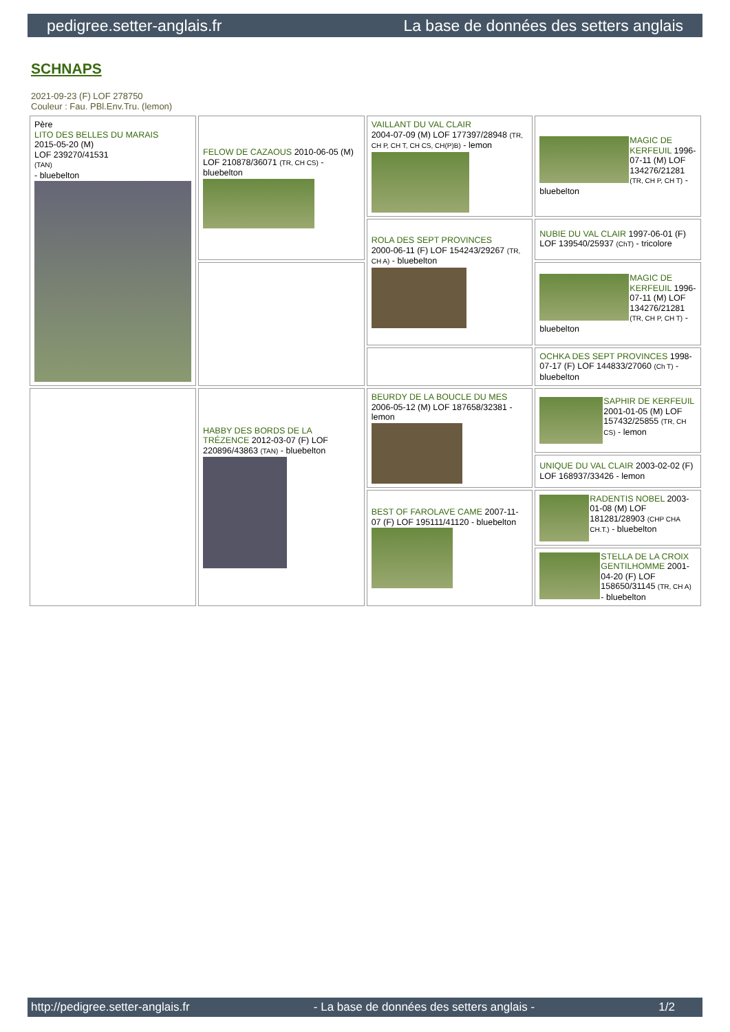pedigree.setter-anglais.fr La base de données des setters anglais
SCHNAPS
2021-09-23 (F) LOF 278750
Couleur : Fau. PBl.Env.Tru. (lemon)
| Père LITO DES BELLES DU MARAIS 2015-05-20 (M) LOF 239270/41531 (TAN) - bluebelton | FELOW DE CAZAOUS 2010-06-05 (M) LOF 210878/36071 (TR, CH CS) - bluebelton | VAILLANT DU VAL CLAIR 2004-07-09 (M) LOF 177397/28948 (TR, CH P, CH T, CH CS, CH(P)B) - lemon | MAGIC DE KERFEUIL 1996-07-11 (M) LOF 134276/21281 (TR, CH P, CH T) - bluebelton |
| | | ROLA DES SEPT PROVINCES 2000-06-11 (F) LOF 154243/29267 (TR, CH A) - bluebelton | NUBIE DU VAL CLAIR 1997-06-01 (F) LOF 139540/25937 (ChT) - tricolore |
| | | | MAGIC DE KERFEUIL 1996-07-11 (M) LOF 134276/21281 (TR, CH P, CH T) - bluebelton |
| | | | OCHKA DES SEPT PROVINCES 1998-07-17 (F) LOF 144833/27060 (Ch T) - bluebelton |
| | HABBY DES BORDS DE LA TRÉZENCE 2012-03-07 (F) LOF 220896/43863 (TAN) - bluebelton | BEURDY DE LA BOUCLE DU MES 2006-05-12 (M) LOF 187658/32381 - lemon | SAPHIR DE KERFEUIL 2001-01-05 (M) LOF 157432/25855 (TR, CH CS) - lemon |
| | | | UNIQUE DU VAL CLAIR 2003-02-02 (F) LOF 168937/33426 - lemon |
| | | BEST OF FAROLAVE CAME 2007-11-07 (F) LOF 195111/41120 - bluebelton | RADENTIS NOBEL 2003-01-08 (M) LOF 181281/28903 (CHP CHA CH.T.) - bluebelton |
| | | | STELLA DE LA CROIX GENTILHOMME 2001-04-20 (F) LOF 158650/31145 (TR, CH A) - bluebelton |
http://pedigree.setter-anglais.fr - La base de données des setters anglais - 1/2